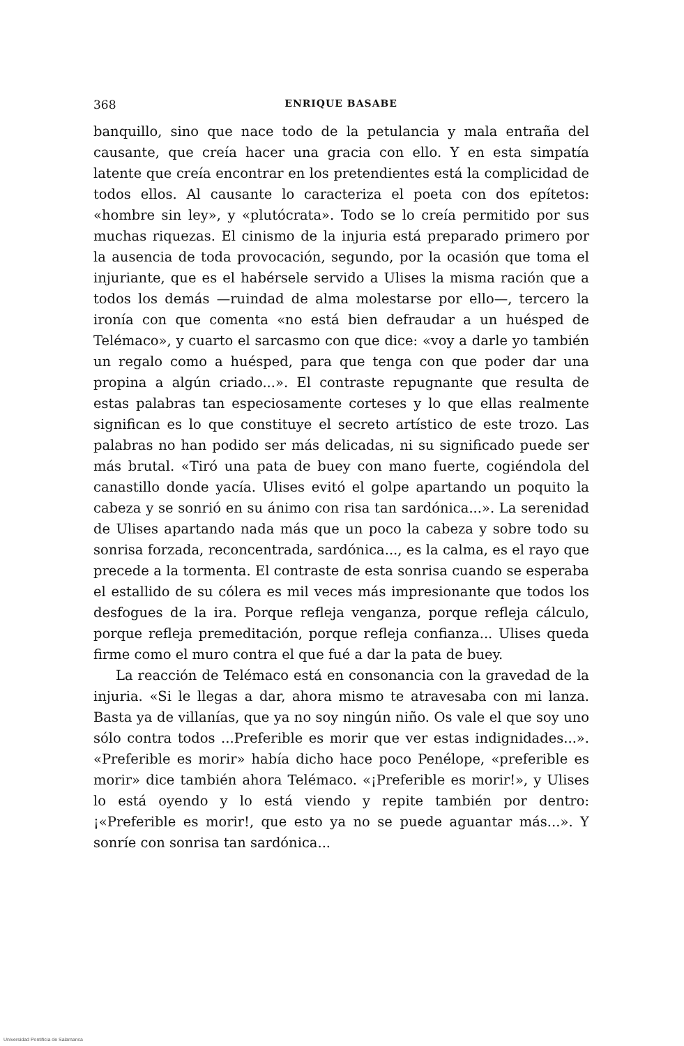368 ENRIQUE BASABE
banquillo, sino que nace todo de la petulancia y mala entraña del causante, que creía hacer una gracia con ello. Y en esta simpatía latente que creía encontrar en los pretendientes está la complicidad de todos ellos. Al causante lo caracteriza el poeta con dos epítetos: «hombre sin ley», y «plutócrata». Todo se lo creía permitido por sus muchas riquezas. El cinismo de la injuria está preparado primero por la ausencia de toda provocación, segundo, por la ocasión que toma el injuriante, que es el habérsele servido a Ulises la misma ración que a todos los demás —ruindad de alma molestarse por ello—, tercero la ironía con que comenta «no está bien defraudar a un huésped de Telémaco», y cuarto el sarcasmo con que dice: «voy a darle yo también un regalo como a huésped, para que tenga con que poder dar una propina a algún criado...». El contraste repugnante que resulta de estas palabras tan especiosamente corteses y lo que ellas realmente significan es lo que constituye el secreto artístico de este trozo. Las palabras no han podido ser más delicadas, ni su significado puede ser más brutal. «Tiró una pata de buey con mano fuerte, cogiéndola del canastillo donde yacía. Ulises evitó el golpe apartando un poquito la cabeza y se sonrió en su ánimo con risa tan sardónica...». La serenidad de Ulises apartando nada más que un poco la cabeza y sobre todo su sonrisa forzada, reconcentrada, sardónica..., es la calma, es el rayo que precede a la tormenta. El contraste de esta sonrisa cuando se esperaba el estallido de su cólera es mil veces más impresionante que todos los desfogues de la ira. Porque refleja venganza, porque refleja cálculo, porque refleja premeditación, porque refleja confianza... Ulises queda firme como el muro contra el que fué a dar la pata de buey.
La reacción de Telémaco está en consonancia con la gravedad de la injuria. «Si le llegas a dar, ahora mismo te atravesaba con mi lanza. Basta ya de villanías, que ya no soy ningún niño. Os vale el que soy uno sólo contra todos ...Preferible es morir que ver estas indignidades...». «Preferible es morir» había dicho hace poco Penélope, «preferible es morir» dice también ahora Telémaco. «¡Preferible es morir!», y Ulises lo está oyendo y lo está viendo y repite también por dentro: ¡«Preferible es morir!, que esto ya no se puede aguantar más...». Y sonríe con sonrisa tan sardónica...
Universidad Pontificia de Salamanca